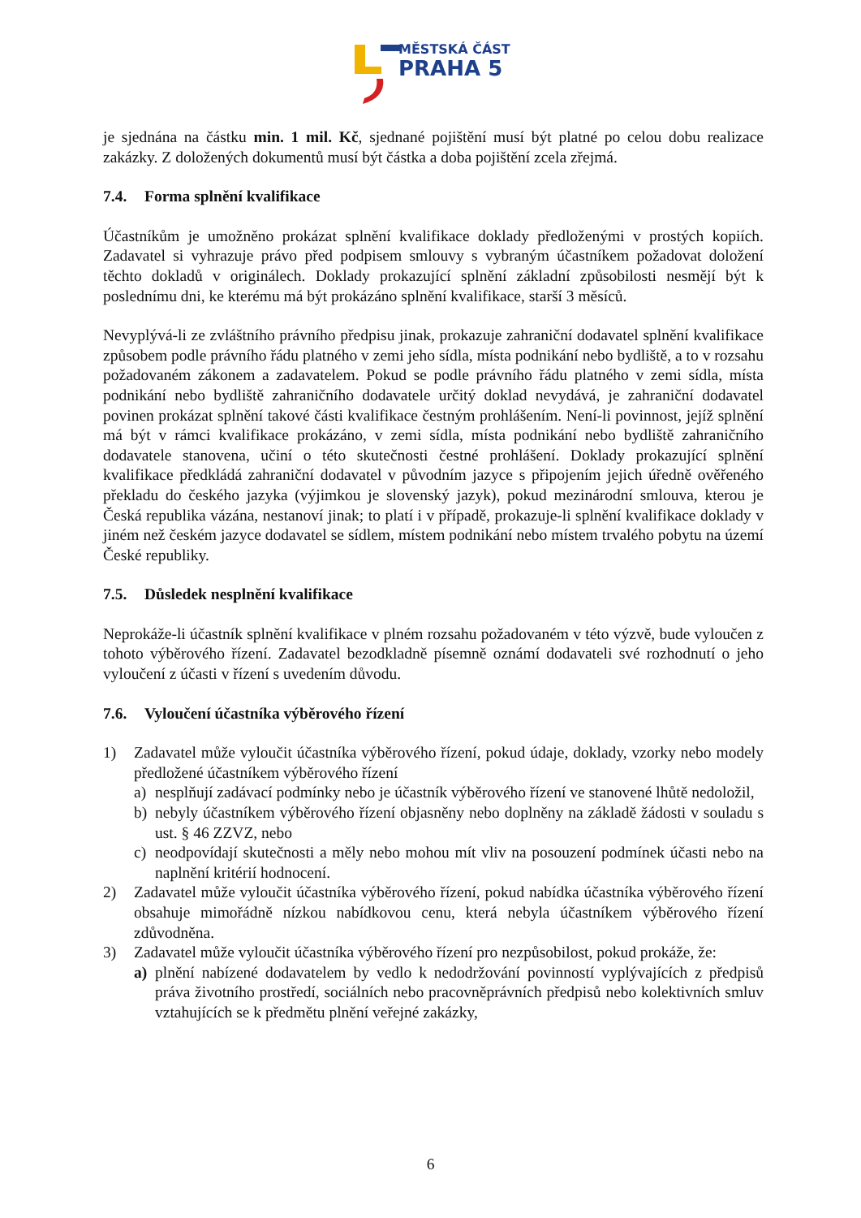MĚSTSKÁ ČÁST
PRAHA 5
je sjednána na částku min. 1 mil. Kč, sjednané pojištění musí být platné po celou dobu realizace zakázky. Z doložených dokumentů musí být částka a doba pojištění zcela zřejmá.
7.4. Forma splnění kvalifikace
Účastníkům je umožněno prokázat splnění kvalifikace doklady předloženými v prostých kopiích. Zadavatel si vyhrazuje právo před podpisem smlouvy s vybraným účastníkem požadovat doložení těchto dokladů v originálech. Doklady prokazující splnění základní způsobilosti nesmějí být k poslednímu dni, ke kterému má být prokázáno splnění kvalifikace, starší 3 měsíců.
Nevyplývá-li ze zvláštního právního předpisu jinak, prokazuje zahraniční dodavatel splnění kvalifikace způsobem podle právního řádu platného v zemi jeho sídla, místa podnikání nebo bydliště, a to v rozsahu požadovaném zákonem a zadavatelem. Pokud se podle právního řádu platného v zemi sídla, místa podnikání nebo bydliště zahraničního dodavatele určitý doklad nevydává, je zahraniční dodavatel povinen prokázat splnění takové části kvalifikace čestným prohlášením. Není-li povinnost, jejíž splnění má být v rámci kvalifikace prokázáno, v zemi sídla, místa podnikání nebo bydliště zahraničního dodavatele stanovena, učiní o této skutečnosti čestné prohlášení. Doklady prokazující splnění kvalifikace předkládá zahraniční dodavatel v původním jazyce s připojením jejich úředně ověřeného překladu do českého jazyka (výjimkou je slovenský jazyk), pokud mezinárodní smlouva, kterou je Česká republika vázána, nestanoví jinak; to platí i v případě, prokazuje-li splnění kvalifikace doklady v jiném než českém jazyce dodavatel se sídlem, místem podnikání nebo místem trvalého pobytu na území České republiky.
7.5. Důsledek nesplnění kvalifikace
Neprokáže-li účastník splnění kvalifikace v plném rozsahu požadovaném v této výzvě, bude vyloučen z tohoto výběrového řízení. Zadavatel bezodkladně písemně oznámí dodavateli své rozhodnutí o jeho vyloučení z účasti v řízení s uvedením důvodu.
7.6. Vyloučení účastníka výběrového řízení
1) Zadavatel může vyloučit účastníka výběrového řízení, pokud údaje, doklady, vzorky nebo modely předložené účastníkem výběrového řízení
a) nesplňují zadávací podmínky nebo je účastník výběrového řízení ve stanovené lhůtě nedoložil,
b) nebyly účastníkem výběrového řízení objasněny nebo doplněny na základě žádosti v souladu s ust. § 46 ZZVZ, nebo
c) neodpovídají skutečnosti a měly nebo mohou mít vliv na posouzení podmínek účasti nebo na naplnění kritérií hodnocení.
2) Zadavatel může vyloučit účastníka výběrového řízení, pokud nabídka účastníka výběrového řízení obsahuje mimořádně nízkou nabídkovou cenu, která nebyla účastníkem výběrového řízení zdůvodněna.
3) Zadavatel může vyloučit účastníka výběrového řízení pro nezpůsobilost, pokud prokáže, že:
a) plnění nabízené dodavatelem by vedlo k nedodržování povinností vyplývajících z předpisů práva životního prostředí, sociálních nebo pracovněprávních předpisů nebo kolektivních smluv vztahujících se k předmětu plnění veřejné zakázky,
6